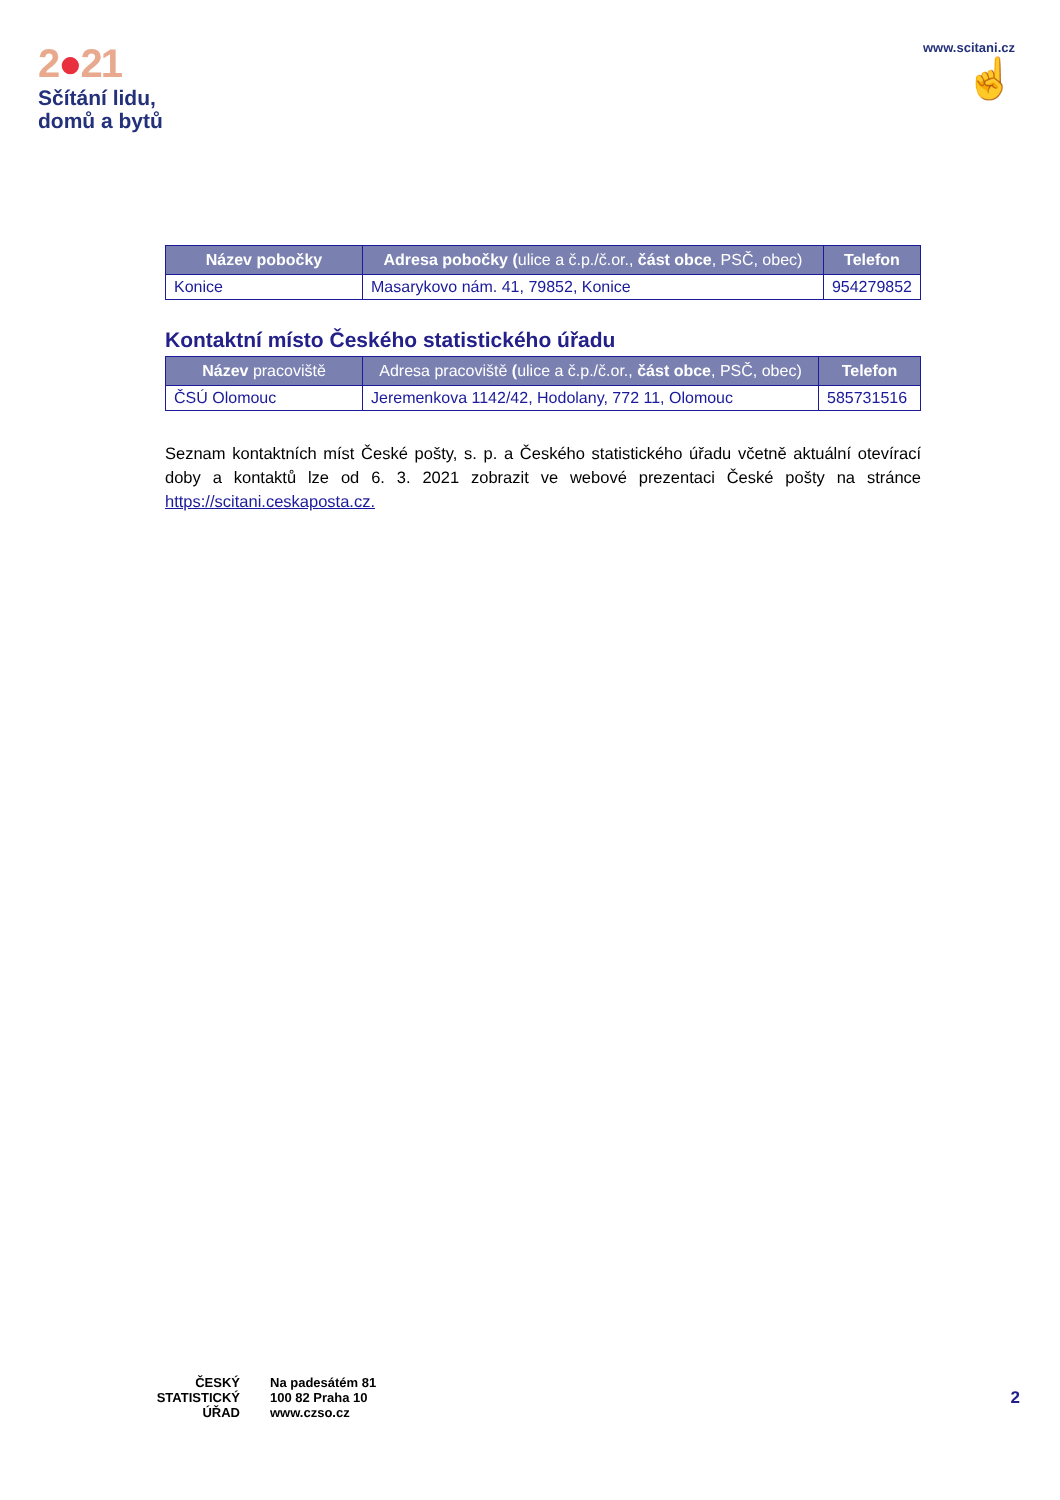2●21
Sčítání lidu,
domů a bytů
www.scitani.cz
☝
| Název pobočky | Adresa pobočky ( ulice a č.p./č.or., část obce , PSČ, obec) | Telefon |
| --- | --- | --- |
| Konice | Masarykovo nám. 41, 79852, Konice | 954279852 |
Kontaktní místo Českého statistického úřadu
| Název pracoviště | Adresa pracoviště ( ulice a č.p./č.or., část obce , PSČ, obec) | Telefon |
| --- | --- | --- |
| ČSÚ Olomouc | Jeremenkova 1142/42, Hodolany, 772 11, Olomouc | 585731516 |
Seznam kontaktních míst České pošty, s. p. a Českého statistického úřadu včetně aktuální otevírací doby a kontaktů lze od 6. 3. 2021 zobrazit ve webové prezentaci České pošty na stránce https://scitani.ceskaposta.cz.
ČESKÝ
STATISTICKÝ
ÚŘAD
Na padesátém 81
100 82 Praha 10
www.czso.cz
2